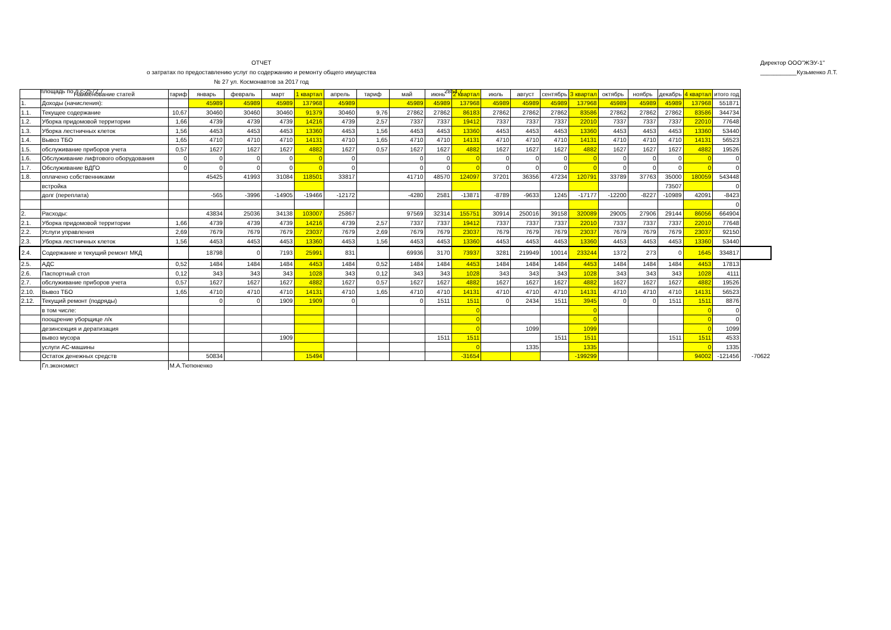ОТЧЕТ
о затратах по предоставлению услуг по содержанию и ремонту общего имущества
№ 27 ул. Космонавтов за 2017 год
Директор ООО"ЖЭУ-1"
___________Кузьменко Л.Т.
площадь по л.с-2572,7 2854,7
| | Наименование статей | тариф | январь | февраль | март | 1 квартал | апрель | тариф | май | июнь | 2 квартал | июль | август | сентябрь | 3 квартал | октябрь | ноябрь | декабрь | 4 квартал | итого год | |
| 1. | Доходы (начисления): | | 45989 | 45989 | 45989 | 137968 | 45989 | | 45989 | 45989 | 137968 | 45989 | 45989 | 45989 | 137968 | 45989 | 45989 | 45989 | 137968 | 551871 | |
| 1.1. | Текущее содержание | 10,67 | 30460 | 30460 | 30460 | 91379 | 30460 | 9,76 | 27862 | 27862 | 86183 | 27862 | 27862 | 27862 | 83586 | 27862 | 27862 | 27862 | 83586 | 344734 | |
| 1.2. | Уборка придомовой территории | 1,66 | 4739 | 4739 | 4739 | 14216 | 4739 | 2,57 | 7337 | 7337 | 19412 | 7337 | 7337 | 7337 | 22010 | 7337 | 7337 | 7337 | 22010 | 77648 | |
| 1.3. | Уборка лестничных клеток | 1,56 | 4453 | 4453 | 4453 | 13360 | 4453 | 1,56 | 4453 | 4453 | 13360 | 4453 | 4453 | 4453 | 13360 | 4453 | 4453 | 4453 | 13360 | 53440 | |
| 1.4. | Вывоз ТБО | 1,65 | 4710 | 4710 | 4710 | 14131 | 4710 | 1,65 | 4710 | 4710 | 14131 | 4710 | 4710 | 4710 | 14131 | 4710 | 4710 | 4710 | 14131 | 56523 | |
| 1.5. | обслуживание приборов учета | 0,57 | 1627 | 1627 | 1627 | 4882 | 1627 | 0,57 | 1627 | 1627 | 4882 | 1627 | 1627 | 1627 | 4882 | 1627 | 1627 | 1627 | 4882 | 19526 | |
| 1.6. | Обслуживание лифтового оборудования | 0 | 0 | 0 | 0 | 0 | 0 | | 0 | 0 | 0 | 0 | 0 | 0 | 0 | 0 | 0 | 0 | 0 | 0 | |
| 1.7. | Обслуживание ВДГО | 0 | 0 | 0 | 0 | 0 | 0 | | 0 | 0 | 0 | 0 | 0 | 0 | 0 | 0 | 0 | 0 | 0 | 0 | |
| 1.8. | оплачено собственниками | | 45425 | 41993 | 31084 | 118501 | 33817 | | 41710 | 48570 | 124097 | 37201 | 36356 | 47234 | 120791 | 33789 | 37763 | 35000 | 180059 | 543448 | |
| | встройка | | | | | | | | | | | | | | | | | 73507 | | 0 | |
| | долг (переплата) | | -565 | -3996 | -14905 | -19466 | -12172 | | -4280 | 2581 | -13871 | -8789 | -9633 | 1245 | -17177 | -12200 | -8227 | -10989 | 42091 | -8423 | |
| | | | | | | | | | | | | | | | | | | | | 0 | |
| 2. | Расходы: | | 43834 | 25036 | 34138 | 103007 | 25867 | | 97569 | 32314 | 155751 | 30914 | 250016 | 39158 | 320089 | 29005 | 27906 | 29144 | 86056 | 664904 | |
| 2.1. | Уборка придомовой территории | 1,66 | 4739 | 4739 | 4739 | 14216 | 4739 | 2,57 | 7337 | 7337 | 19412 | 7337 | 7337 | 7337 | 22010 | 7337 | 7337 | 7337 | 22010 | 77648 | |
| 2.2. | Услуги управления | 2,69 | 7679 | 7679 | 7679 | 23037 | 7679 | 2,69 | 7679 | 7679 | 23037 | 7679 | 7679 | 7679 | 23037 | 7679 | 7679 | 7679 | 23037 | 92150 | |
| 2.3. | Уборка лестничных клеток | 1,56 | 4453 | 4453 | 4453 | 13360 | 4453 | 1,56 | 4453 | 4453 | 13360 | 4453 | 4453 | 4453 | 13360 | 4453 | 4453 | 4453 | 13360 | 53440 | |
| 2.4. | Содержание и текущий ремонт МКД | | 18798 | 0 | 7193 | 25991 | 831 | | 69936 | 3170 | 73937 | 3281 | 219949 | 10014 | 233244 | 1372 | 273 | 0 | 1645 | 334817 | |
| 2.5. | АДС | 0,52 | 1484 | 1484 | 1484 | 4453 | 1484 | 0,52 | 1484 | 1484 | 4453 | 1484 | 1484 | 1484 | 4453 | 1484 | 1484 | 1484 | 4453 | 17813 | |
| 2.6. | Паспортный стол | 0,12 | 343 | 343 | 343 | 1028 | 343 | 0,12 | 343 | 343 | 1028 | 343 | 343 | 343 | 1028 | 343 | 343 | 343 | 1028 | 4111 | |
| 2.7. | обслуживание приборов учета | 0,57 | 1627 | 1627 | 1627 | 4882 | 1627 | 0,57 | 1627 | 1627 | 4882 | 1627 | 1627 | 1627 | 4882 | 1627 | 1627 | 1627 | 4882 | 19526 | |
| 2.10. | Вывоз ТБО | 1,65 | 4710 | 4710 | 4710 | 14131 | 4710 | 1,65 | 4710 | 4710 | 14131 | 4710 | 4710 | 4710 | 14131 | 4710 | 4710 | 4710 | 14131 | 56523 | |
| 2.12. | Текущий ремонт (подряды) | | 0 | 0 | 1909 | 1909 | 0 | | 0 | 1511 | 1511 | 0 | 2434 | 1511 | 3945 | 0 | 0 | 1511 | 1511 | 8876 | |
| | в том числе: | | | | | | | | | | 0 | | | | 0 | | | | 0 | 0 | |
| | поощрение уборщице л/к | | | | | | | | | | 0 | | | | 0 | | | | 0 | 0 | |
| | дезинсекция и дератизация | | | | | | | | | | 0 | | 1099 | | 1099 | | | | 0 | 1099 | |
| | вывоз мусора | | | | 1909 | | | | | 1511 | 1511 | | | 1511 | 1511 | | | 1511 | 1511 | 4533 | |
| | услуги АС-машины | | | | | | | | | | 0 | | 1335 | | 1335 | | | | 0 | 1335 | |
| | Остаток денежных средств | | 50834 | | | 15494 | | | | | -31654 | | | | -199299 | | | | 94002 | -121456 | -70622 |
| | Гл.экономист | М.А.Тютюненко | | | | | | | | | | | | | | | | | | | |